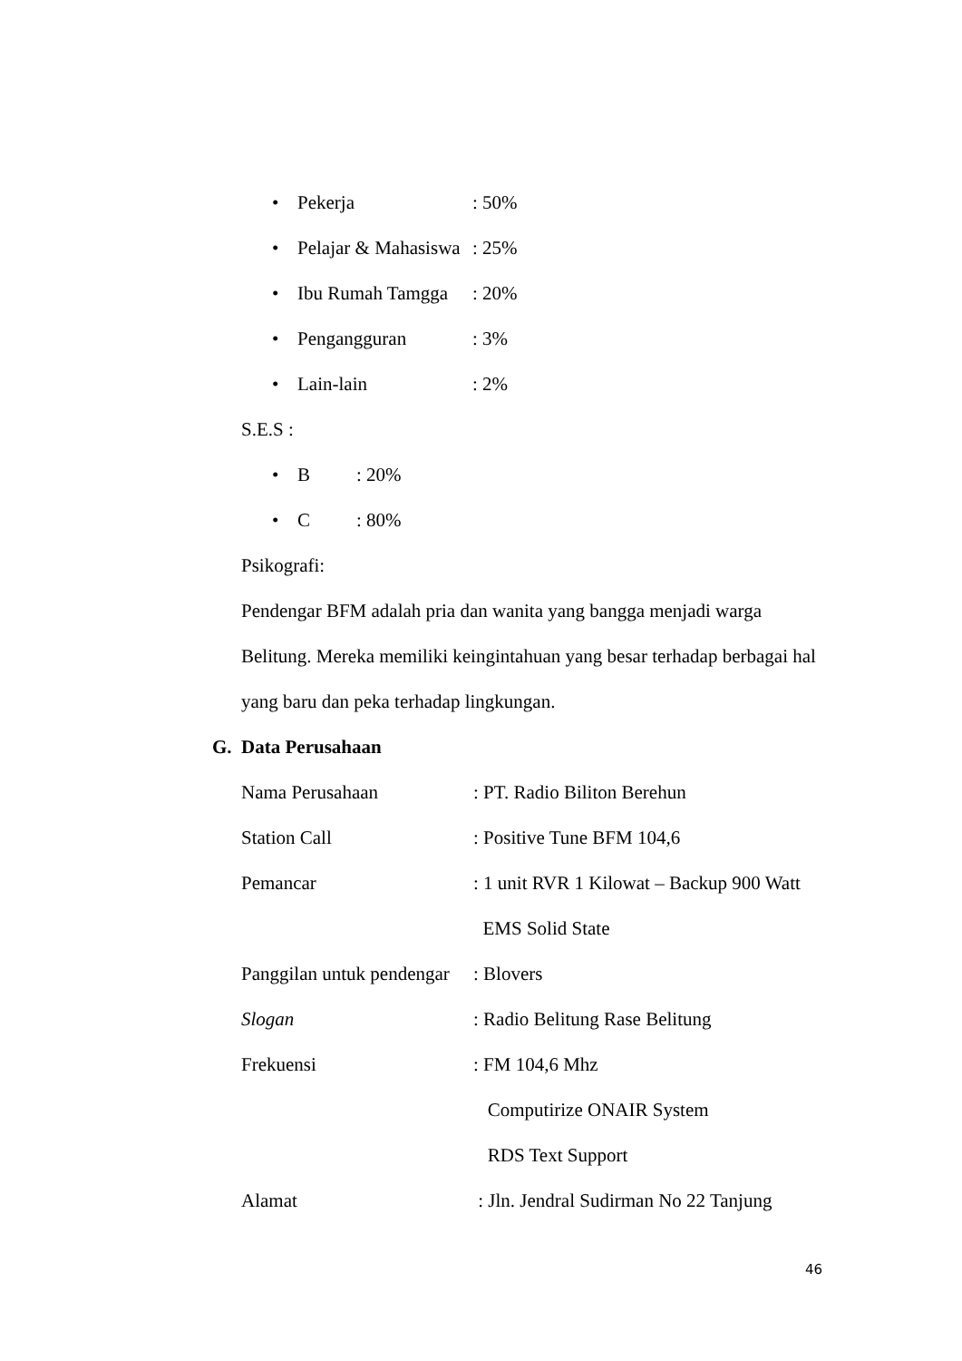• Pekerja: 50%
• Pelajar & Mahasiswa: 25%
• Ibu Rumah Tamgga: 20%
• Pengangguran: 3%
• Lain-lain: 2%
S.E.S :
• B: 20%
• C: 80%
Psikografi:
Pendengar BFM adalah pria dan wanita yang bangga menjadi warga Belitung. Mereka memiliki keingintahuan yang besar terhadap berbagai hal yang baru dan peka terhadap lingkungan.
G. Data Perusahaan
Nama Perusahaan: PT. Radio Biliton Berehun
Station Call: Positive Tune BFM 104,6
Pemancar: 1 unit RVR 1 Kilowat – Backup 900 Watt
EMS Solid State
Panggilan untuk pendengar: Blovers
Slogan: Radio Belitung Rase Belitung
Frekuensi: FM 104,6 Mhz
Computirize ONAIR System
RDS Text Support
Alamat : Jln. Jendral Sudirman No 22 Tanjung
46